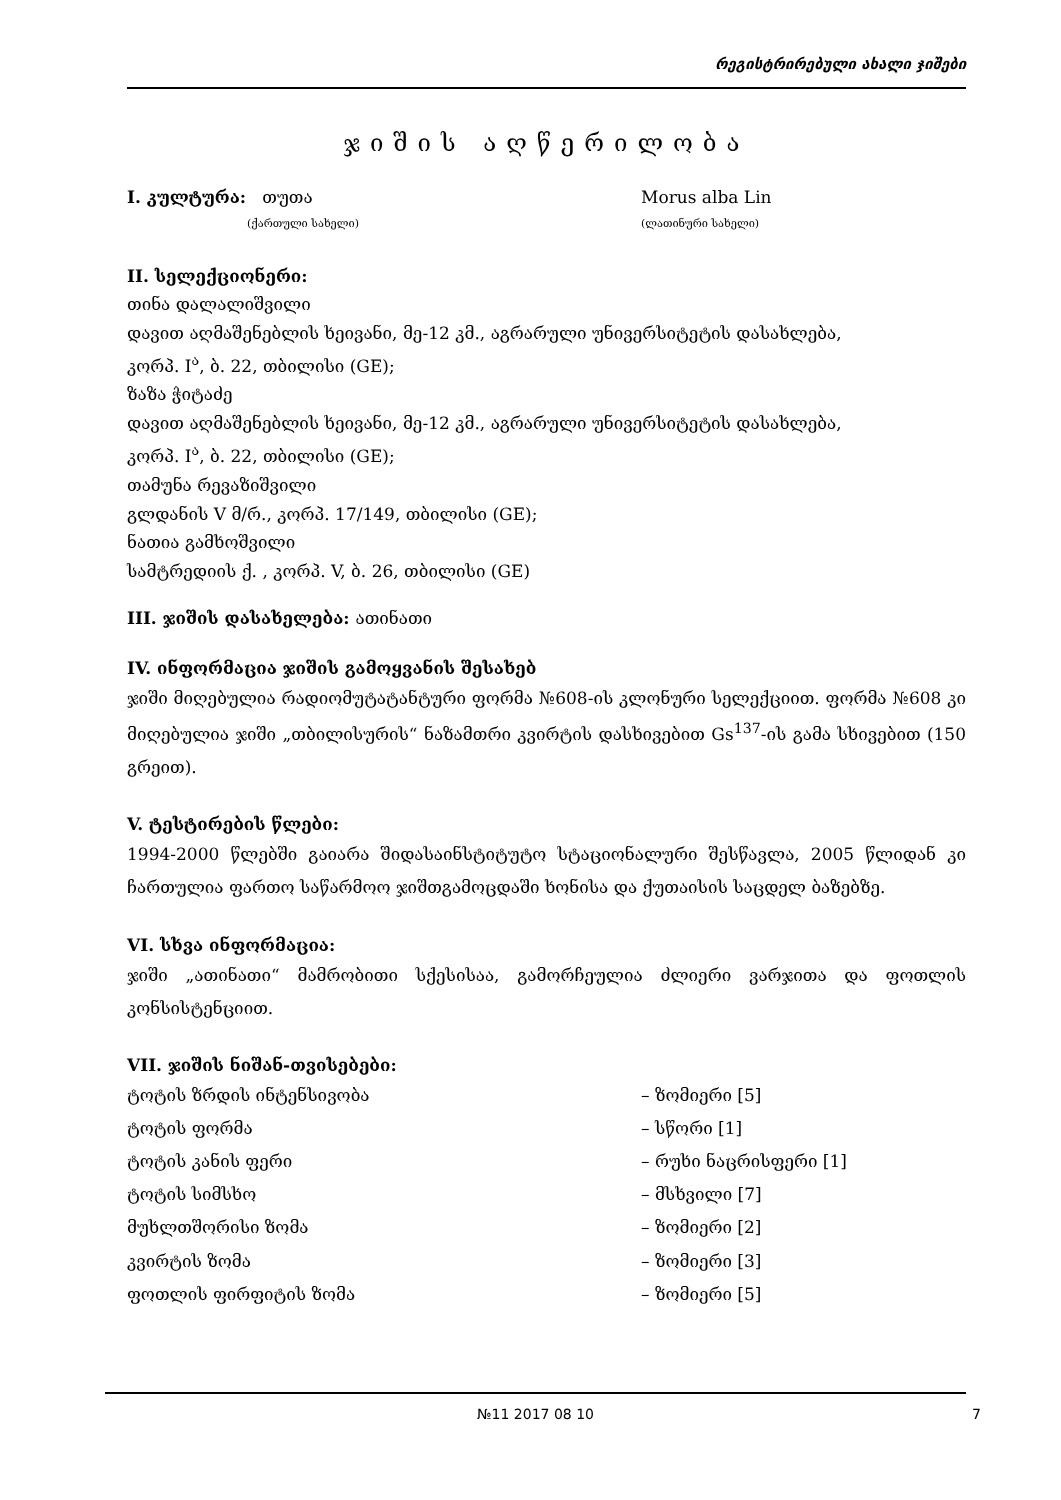რეგისტრირებული ახალი ჯიშები
ჯიშის აღწერილობა
I. კულტურა: თუთა Morus alba Lin
(ქართული სახელი) (ლათინური სახელი)
II. სელექციონერი:
თინა დალალიშვილი
დავით აღმაშენებლის ხეივანი, მე-12 კმ., აგრარული უნივერსიტეტის დასახლება,
კორპ. I<sup>ა</sup>, ბ. 22, თბილისი (GE);
ზაზა ჭიტაძე
დავით აღმაშენებლის ხეივანი, მე-12 კმ., აგრარული უნივერსიტეტის დასახლება,
კორპ. I<sup>ა</sup>, ბ. 22, თბილისი (GE);
თამუნა რევაზიშვილი
გლდანის V მ/რ., კორპ. 17/149, თბილისი (GE);
ნათია გამხოშვილი
სამტრედიის ქ. , კორპ. V, ბ. 26, თბილისი (GE)
III. ჯიშის დასახელება: ათინათი
IV. ინფორმაცია ჯიშის გამოყვანის შესახებ
ჯიში მიღებულია რადიომუტატანტური ფორმა №608-ის კლონური სელექციით. ფორმა №608 კი მიღებულია ჯიში „თბილისურის“ ნაზამთრი კვირტის დასხივებით Gs<sup>137</sup>-ის გამა სხივებით (150 გრეით).
V. ტესტირების წლები:
1994-2000 წლებში გაიარა შიდასაინსტიტუტო სტაციონალური შესწავლა, 2005 წლიდან კი ჩართულია ფართო საწარმოო ჯიშთგამოცდაში ხონისა და ქუთაისის საცდელ ბაზებზე.
VI. სხვა ინფორმაცია:
ჯიში „ათინათი“ მამრობითი სქესისაა, გამორჩეულია ძლიერი ვარჯითა და ფოთლის კონსისტენციით.
VII. ჯიშის ნიშან-თვისებები:
ტოტის ზრდის ინტენსივობა – ზომიერი [5]
ტოტის ფორმა – სწორი [1]
ტოტის კანის ფერი – რუხი ნაცრისფერი [1]
ტოტის სიმსხო – მსხვილი [7]
მუხლთშორისი ზომა – ზომიერი [2]
კვირტის ზომა – ზომიერი [3]
ფოთლის ფირფიტის ზომა – ზომიერი [5]
№11 2017 08 10 7